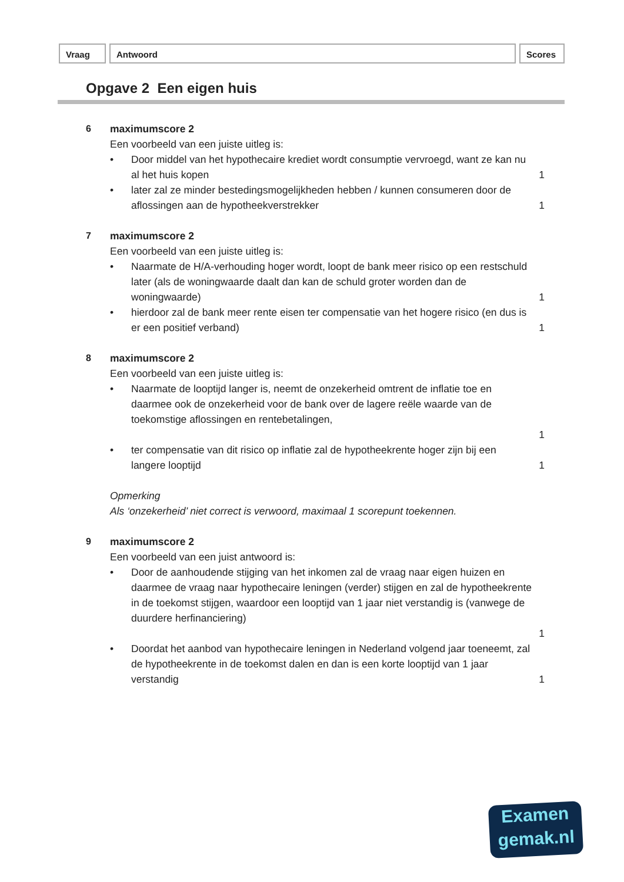Vraag Antwoord Scores
Opgave 2 Een eigen huis
6 maximumscore 2
Een voorbeeld van een juiste uitleg is:
• Door middel van het hypothecaire krediet wordt consumptie vervroegd, want ze kan nu al het huis kopen
1
• later zal ze minder bestedingsmogelijkheden hebben / kunnen consumeren door de aflossingen aan de hypotheekverstrekker
1
7 maximumscore 2
Een voorbeeld van een juiste uitleg is:
• Naarmate de H/A-verhouding hoger wordt, loopt de bank meer risico op een restschuld later (als de woningwaarde daalt dan kan de schuld groter worden dan de woningwaarde)
1
• hierdoor zal de bank meer rente eisen ter compensatie van het hogere risico (en dus is er een positief verband)
1
8 maximumscore 2
Een voorbeeld van een juiste uitleg is:
• Naarmate de looptijd langer is, neemt de onzekerheid omtrent de inflatie toe en daarmee ook de onzekerheid voor de bank over de lagere reële waarde van de toekomstige aflossingen en rentebetalingen,
1
• ter compensatie van dit risico op inflatie zal de hypotheekrente hoger zijn bij een langere looptijd
1
Opmerking
Als ‘onzekerheid’ niet correct is verwoord, maximaal 1 scorepunt toekennen.
9 maximumscore 2
Een voorbeeld van een juist antwoord is:
• Door de aanhoudende stijging van het inkomen zal de vraag naar eigen huizen en daarmee de vraag naar hypothecaire leningen (verder) stijgen en zal de hypotheekrente in de toekomst stijgen, waardoor een looptijd van 1 jaar niet verstandig is (vanwege de duurdere herfinanciering)
1
• Doordat het aanbod van hypothecaire leningen in Nederland volgend jaar toeneemt, zal de hypotheekrente in de toekomst dalen en dan is een korte looptijd van 1 jaar verstandig
1
Examen
gemak.nl